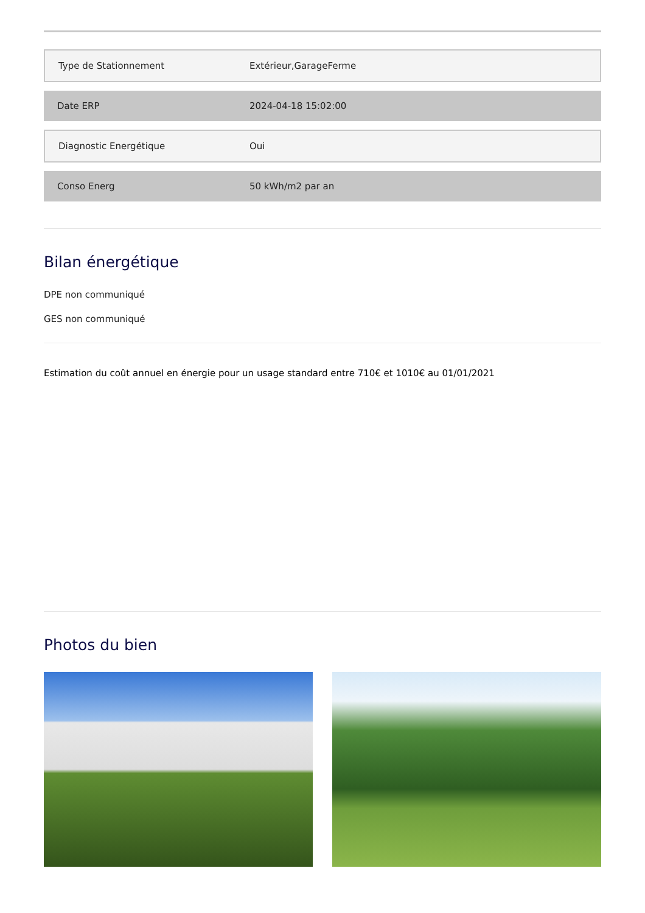| Type de Stationnement | Extérieur,GarageFerme |
| Date ERP | 2024-04-18 15:02:00 |
| Diagnostic Energétique | Oui |
| Conso Energ | 50 kWh/m2 par an |
Bilan énergétique
DPE non communiqué
GES non communiqué
Estimation du coût annuel en énergie pour un usage standard entre 710€ et 1010€ au 01/01/2021
Photos du bien